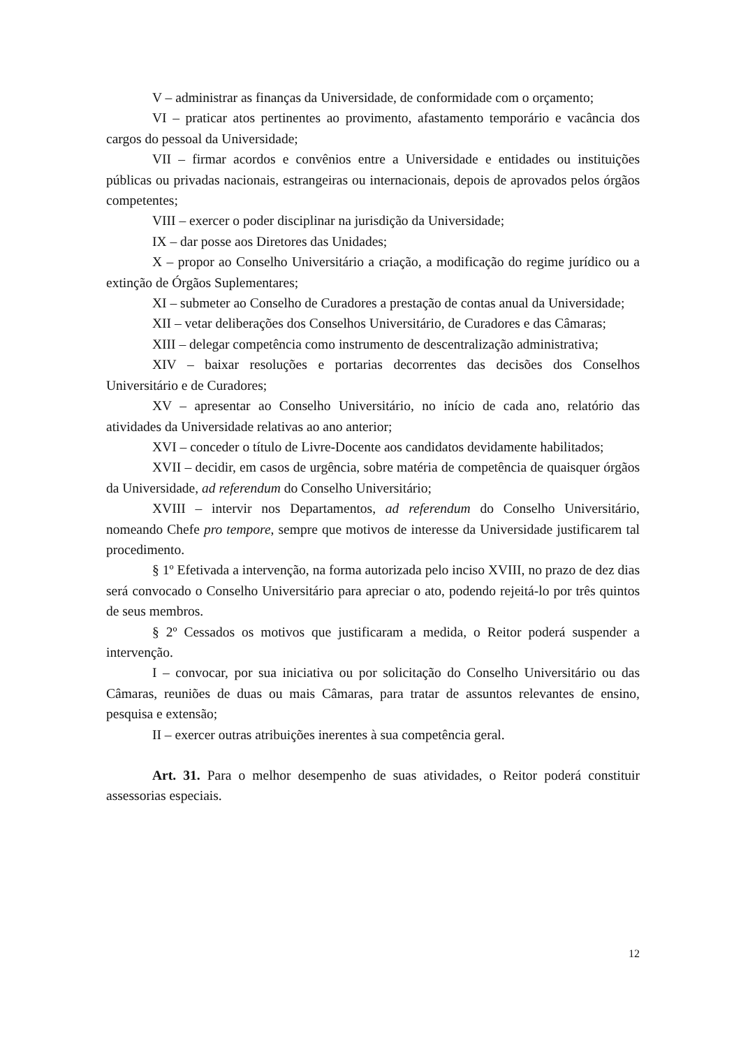V – administrar as finanças da Universidade, de conformidade com o orçamento;
VI – praticar atos pertinentes ao provimento, afastamento temporário e vacância dos cargos do pessoal da Universidade;
VII – firmar acordos e convênios entre a Universidade e entidades ou instituições públicas ou privadas nacionais, estrangeiras ou internacionais, depois de aprovados pelos órgãos competentes;
VIII – exercer o poder disciplinar na jurisdição da Universidade;
IX – dar posse aos Diretores das Unidades;
X – propor ao Conselho Universitário a criação, a modificação do regime jurídico ou a extinção de Órgãos Suplementares;
XI – submeter ao Conselho de Curadores a prestação de contas anual da Universidade;
XII – vetar deliberações dos Conselhos Universitário, de Curadores e das Câmaras;
XIII – delegar competência como instrumento de descentralização administrativa;
XIV – baixar resoluções e portarias decorrentes das decisões dos Conselhos Universitário e de Curadores;
XV – apresentar ao Conselho Universitário, no início de cada ano, relatório das atividades da Universidade relativas ao ano anterior;
XVI – conceder o título de Livre-Docente aos candidatos devidamente habilitados;
XVII – decidir, em casos de urgência, sobre matéria de competência de quaisquer órgãos da Universidade, ad referendum do Conselho Universitário;
XVIII – intervir nos Departamentos, ad referendum do Conselho Universitário, nomeando Chefe pro tempore, sempre que motivos de interesse da Universidade justificarem tal procedimento.
§ 1º Efetivada a intervenção, na forma autorizada pelo inciso XVIII, no prazo de dez dias será convocado o Conselho Universitário para apreciar o ato, podendo rejeitá-lo por três quintos de seus membros.
§ 2º Cessados os motivos que justificaram a medida, o Reitor poderá suspender a intervenção.
I – convocar, por sua iniciativa ou por solicitação do Conselho Universitário ou das Câmaras, reuniões de duas ou mais Câmaras, para tratar de assuntos relevantes de ensino, pesquisa e extensão;
II – exercer outras atribuições inerentes à sua competência geral.
Art. 31. Para o melhor desempenho de suas atividades, o Reitor poderá constituir assessorias especiais.
12